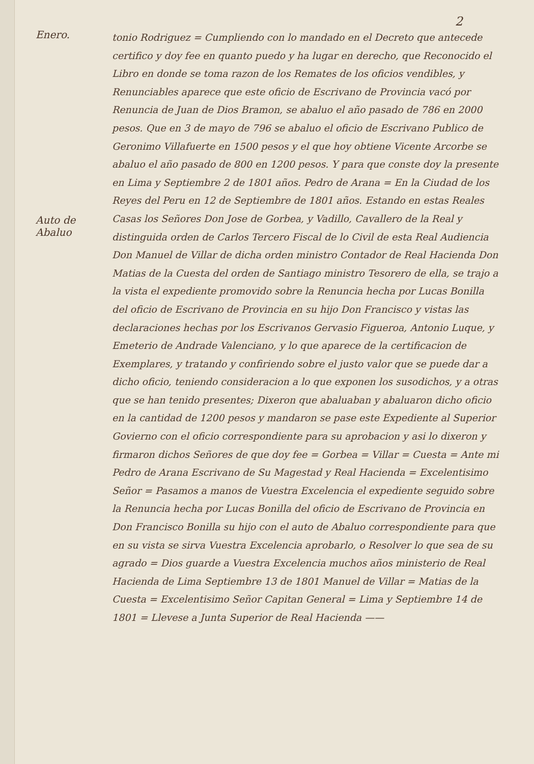2
Enero.
Auto de Abaluo
tonio Rodriguez = Cumpliendo con lo mandado en el Decreto que antecede certifico y doy fee en quanto puedo y ha lugar en derecho, que Reconocido el Libro en donde se toma razon de los Remates de los oficios vendibles, y Renunciables aparece que este oficio de Escrivano de Provincia vacó por Renuncia de Juan de Dios Bramon, se abaluo el año pasado de 786 en 2000 pesos. Que en 3 de mayo de 796 se abaluo el oficio de Escrivano Publico de Geronimo Villafuerte en 1500 pesos y el que hoy obtiene Vicente Arcorbe se abaluo el año pasado de 800 en 1200 pesos. Y para que conste doy la presente en Lima y Septiembre 2 de 1801 años. Pedro de Arana = En la Ciudad de los Reyes del Peru en 12 de Septiembre de 1801 años. Estando en estas Reales Casas los Señores Don Jose de Gorbea, y Vadillo, Cavallero de la Real y distinguida orden de Carlos Tercero Fiscal de lo Civil de esta Real Audiencia Don Manuel de Villar de dicha orden ministro Contador de Real Hacienda Don Matias de la Cuesta del orden de Santiago ministro Tesorero de ella, se trajo a la vista el expediente promovido sobre la Renuncia hecha por Lucas Bonilla del oficio de Escrivano de Provincia en su hijo Don Francisco y vistas las declaraciones hechas por los Escrivanos Gervasio Figueroa, Antonio Luque, y Emeterio de Andrade Valenciano, y lo que aparece de la certificacion de Exemplares, y tratando y confiriendo sobre el justo valor que se puede dar a dicho oficio, teniendo consideracion a lo que exponen los susodichos, y a otras que se han tenido presentes; Dixeron que abaluaban y abaluaron dicho oficio en la cantidad de 1200 pesos y mandaron se pase este Expediente al Superior Govierno con el oficio correspondiente para su aprobacion y asi lo dixeron y firmaron dichos Señores de que doy fee = Gorbea = Villar = Cuesta = Ante mi Pedro de Arana Escrivano de Su Magestad y Real Hacienda = Excelentisimo Señor = Pasamos a manos de Vuestra Excelencia el expediente seguido sobre la Renuncia hecha por Lucas Bonilla del oficio de Escrivano de Provincia en Don Francisco Bonilla su hijo con el auto de Abaluo correspondiente para que en su vista se sirva Vuestra Excelencia aprobarlo, o Resolver lo que sea de su agrado = Dios guarde a Vuestra Excelencia muchos años ministerio de Real Hacienda de Lima Septiembre 13 de 1801 Manuel de Villar = Matias de la Cuesta = Excelentisimo Señor Capitan General = Lima y Septiembre 14 de 1801 = Llevese a Junta Superior de Real Hacienda ——